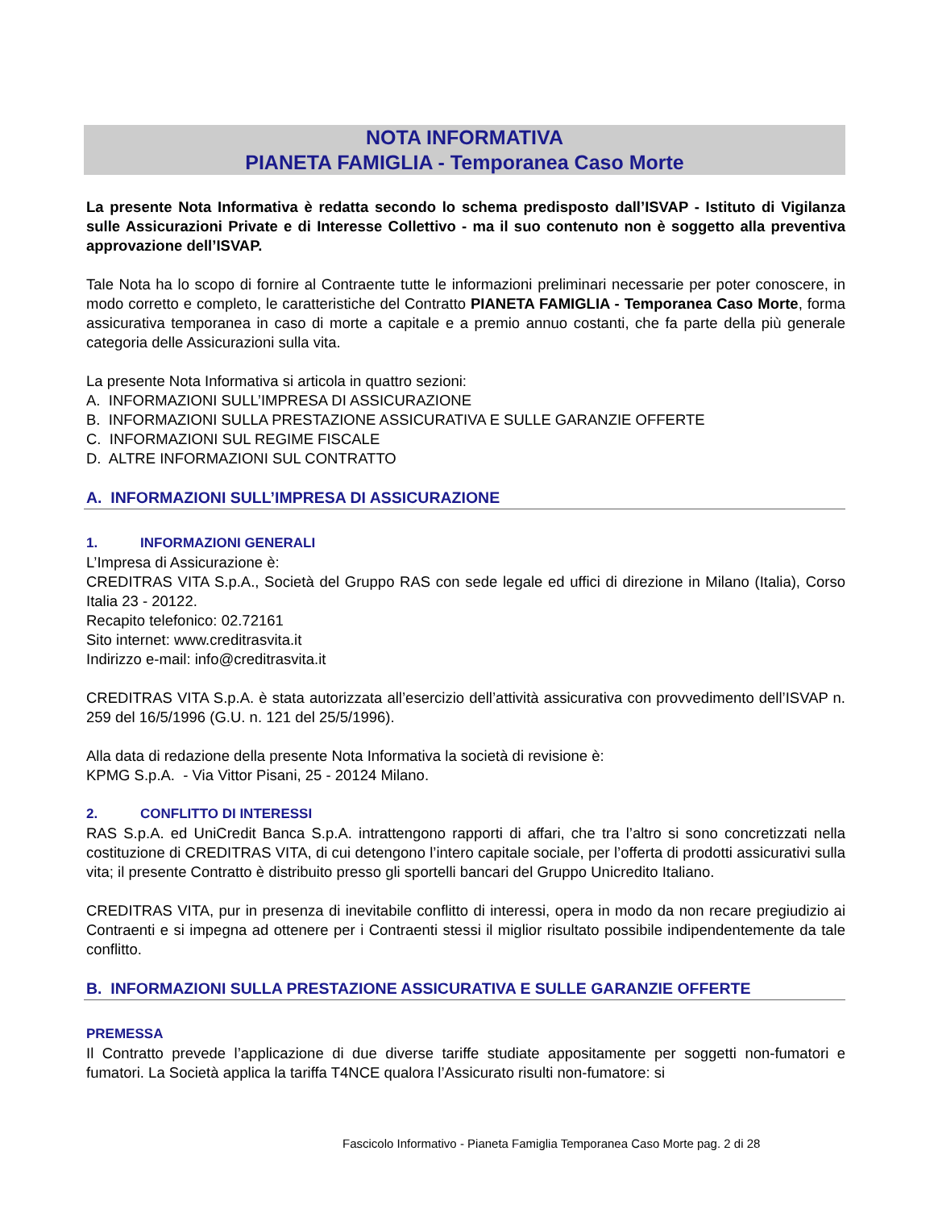NOTA INFORMATIVA
PIANETA FAMIGLIA - Temporanea Caso Morte
La presente Nota Informativa è redatta secondo lo schema predisposto dall’ISVAP - Istituto di Vigilanza sulle Assicurazioni Private e di Interesse Collettivo - ma il suo contenuto non è soggetto alla preventiva approvazione dell’ISVAP.
Tale Nota ha lo scopo di fornire al Contraente tutte le informazioni preliminari necessarie per poter conoscere, in modo corretto e completo, le caratteristiche del Contratto PIANETA FAMIGLIA - Temporanea Caso Morte, forma assicurativa temporanea in caso di morte a capitale e a premio annuo costanti, che fa parte della più generale categoria delle Assicurazioni sulla vita.
La presente Nota Informativa si articola in quattro sezioni:
A. INFORMAZIONI SULL’IMPRESA DI ASSICURAZIONE
B. INFORMAZIONI SULLA PRESTAZIONE ASSICURATIVA E SULLE GARANZIE OFFERTE
C. INFORMAZIONI SUL REGIME FISCALE
D. ALTRE INFORMAZIONI SUL CONTRATTO
A. INFORMAZIONI SULL’IMPRESA DI ASSICURAZIONE
1. INFORMAZIONI GENERALI
L’Impresa di Assicurazione è:
CREDITRAS VITA S.p.A., Società del Gruppo RAS con sede legale ed uffici di direzione in Milano (Italia), Corso Italia 23 - 20122.
Recapito telefonico: 02.72161
Sito internet: www.creditrasvita.it
Indirizzo e-mail: info@creditrasvita.it
CREDITRAS VITA S.p.A. è stata autorizzata all’esercizio dell’attività assicurativa con provvedimento dell’ISVAP n. 259 del 16/5/1996 (G.U. n. 121 del 25/5/1996).
Alla data di redazione della presente Nota Informativa la società di revisione è:
KPMG S.p.A. - Via Vittor Pisani, 25 - 20124 Milano.
2. CONFLITTO DI INTERESSI
RAS S.p.A. ed UniCredit Banca S.p.A. intrattengono rapporti di affari, che tra l’altro si sono concretizzati nella costituzione di CREDITRAS VITA, di cui detengono l’intero capitale sociale, per l’offerta di prodotti assicurativi sulla vita; il presente Contratto è distribuito presso gli sportelli bancari del Gruppo Unicredito Italiano.
CREDITRAS VITA, pur in presenza di inevitabile conflitto di interessi, opera in modo da non recare pregiudizio ai Contraenti e si impegna ad ottenere per i Contraenti stessi il miglior risultato possibile indipendentemente da tale conflitto.
B. INFORMAZIONI SULLA PRESTAZIONE ASSICURATIVA E SULLE GARANZIE OFFERTE
PREMESSA
Il Contratto prevede l’applicazione di due diverse tariffe studiate appositamente per soggetti non-fumatori e fumatori. La Società applica la tariffa T4NCE qualora l’Assicurato risulti non-fumatore: si
Fascicolo Informativo - Pianeta Famiglia Temporanea Caso Morte pag. 2 di 28